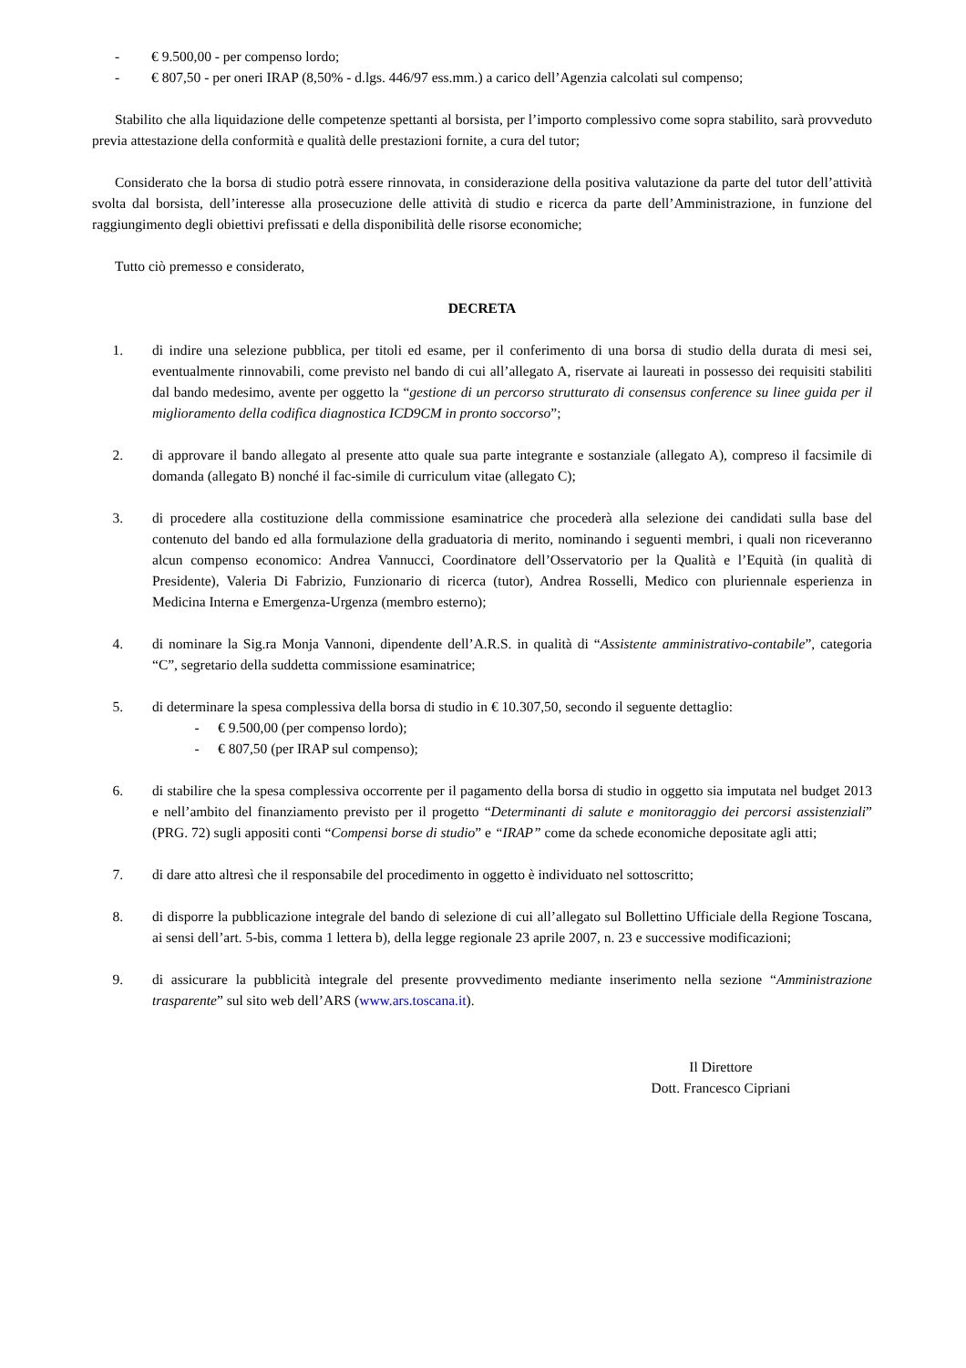- € 9.500,00 - per compenso lordo;
- € 807,50 - per oneri IRAP (8,50% - d.lgs. 446/97 ess.mm.) a carico dell’Agenzia calcolati sul compenso;
Stabilito che alla liquidazione delle competenze spettanti al borsista, per l’importo complessivo come sopra stabilito, sarà provveduto previa attestazione della conformità e qualità delle prestazioni fornite, a cura del tutor;
Considerato che la borsa di studio potrà essere rinnovata, in considerazione della positiva valutazione da parte del tutor dell’attività svolta dal borsista, dell’interesse alla prosecuzione delle attività di studio e ricerca da parte dell’Amministrazione, in funzione del raggiungimento degli obiettivi prefissati e della disponibilità delle risorse economiche;
Tutto ciò premesso e considerato,
DECRETA
1. di indire una selezione pubblica, per titoli ed esame, per il conferimento di una borsa di studio della durata di mesi sei, eventualmente rinnovabili, come previsto nel bando di cui all’allegato A, riservate ai laureati in possesso dei requisiti stabiliti dal bando medesimo, avente per oggetto la “gestione di un percorso strutturato di consensus conference su linee guida per il miglioramento della codifica diagnostica ICD9CM in pronto soccorso”;
2. di approvare il bando allegato al presente atto quale sua parte integrante e sostanziale (allegato A), compreso il facsimile di domanda (allegato B) nonché il fac-simile di curriculum vitae (allegato C);
3. di procedere alla costituzione della commissione esaminatrice che procederà alla selezione dei candidati sulla base del contenuto del bando ed alla formulazione della graduatoria di merito, nominando i seguenti membri, i quali non riceveranno alcun compenso economico: Andrea Vannucci, Coordinatore dell’Osservatorio per la Qualità e l’Equità (in qualità di Presidente), Valeria Di Fabrizio, Funzionario di ricerca (tutor), Andrea Rosselli, Medico con pluriennale esperienza in Medicina Interna e Emergenza-Urgenza (membro esterno);
4. di nominare la Sig.ra Monja Vannoni, dipendente dell’A.R.S. in qualità di “Assistente amministrativo-contabile”, categoria “C”, segretario della suddetta commissione esaminatrice;
5. di determinare la spesa complessiva della borsa di studio in € 10.307,50, secondo il seguente dettaglio:
- € 9.500,00 (per compenso lordo);
- € 807,50 (per IRAP sul compenso);
6. di stabilire che la spesa complessiva occorrente per il pagamento della borsa di studio in oggetto sia imputata nel budget 2013 e nell’ambito del finanziamento previsto per il progetto “Determinanti di salute e monitoraggio dei percorsi assistenziali” (PRG. 72) sugli appositi conti “Compensi borse di studio” e “IRAP” come da schede economiche depositate agli atti;
7. di dare atto altresì che il responsabile del procedimento in oggetto è individuato nel sottoscritto;
8. di disporre la pubblicazione integrale del bando di selezione di cui all’allegato sul Bollettino Ufficiale della Regione Toscana, ai sensi dell’art. 5-bis, comma 1 lettera b), della legge regionale 23 aprile 2007, n. 23 e successive modificazioni;
9. di assicurare la pubblicità integrale del presente provvedimento mediante inserimento nella sezione “Amministrazione trasparente” sul sito web dell’ARS (www.ars.toscana.it).
Il Direttore
Dott. Francesco Cipriani